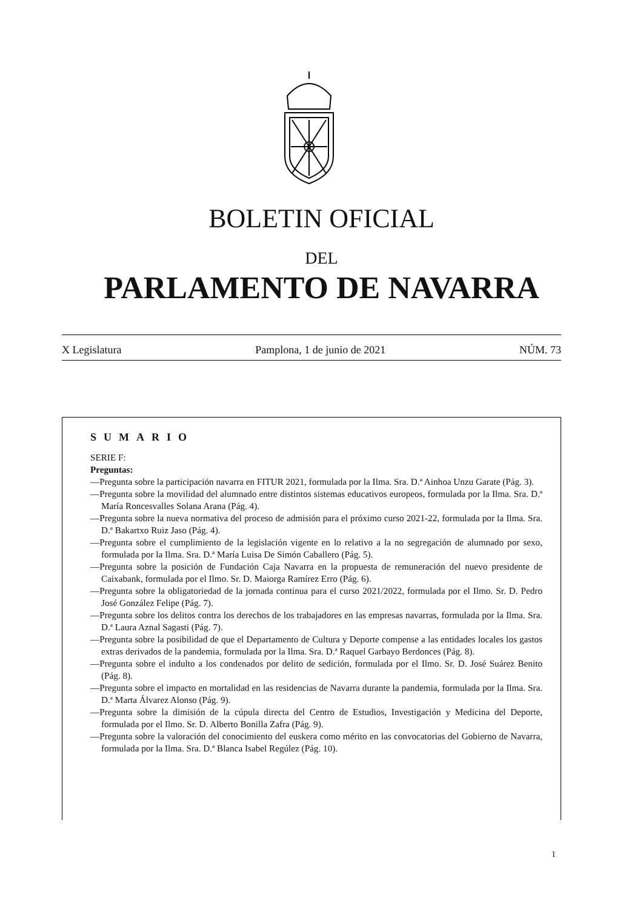BOLETIN OFICIAL
DEL
PARLAMENTO DE NAVARRA
X Legislatura Pamplona, 1 de junio de 2021 NÚM. 73
SUMARIO
SERIE F:
Preguntas:
—Pregunta sobre la participación navarra en FITUR 2021, formulada por la Ilma. Sra. D.ª Ainhoa Unzu Garate (Pág. 3).
—Pregunta sobre la movilidad del alumnado entre distintos sistemas educativos europeos, formulada por la Ilma. Sra. D.ª María Roncesvalles Solana Arana (Pág. 4).
—Pregunta sobre la nueva normativa del proceso de admisión para el próximo curso 2021-22, formulada por la Ilma. Sra. D.ª Bakartxo Ruiz Jaso (Pág. 4).
—Pregunta sobre el cumplimiento de la legislación vigente en lo relativo a la no segregación de alumnado por sexo, formulada por la Ilma. Sra. D.ª María Luisa De Simón Caballero (Pág. 5).
—Pregunta sobre la posición de Fundación Caja Navarra en la propuesta de remuneración del nuevo presidente de Caixabank, formulada por el Ilmo. Sr. D. Maiorga Ramírez Erro (Pág. 6).
—Pregunta sobre la obligatoriedad de la jornada continua para el curso 2021/2022, formulada por el Ilmo. Sr. D. Pedro José González Felipe (Pág. 7).
—Pregunta sobre los delitos contra los derechos de los trabajadores en las empresas navarras, formulada por la Ilma. Sra. D.ª Laura Aznal Sagasti (Pág. 7).
—Pregunta sobre la posibilidad de que el Departamento de Cultura y Deporte compense a las entidades locales los gastos extras derivados de la pandemia, formulada por la Ilma. Sra. D.ª Raquel Garbayo Berdonces (Pág. 8).
—Pregunta sobre el indulto a los condenados por delito de sedición, formulada por el Ilmo. Sr. D. José Suárez Benito (Pág. 8).
—Pregunta sobre el impacto en mortalidad en las residencias de Navarra durante la pandemia, formulada por la Ilma. Sra. D.ª Marta Álvarez Alonso (Pág. 9).
—Pregunta sobre la dimisión de la cúpula directa del Centro de Estudios, Investigación y Medicina del Deporte, formulada por el Ilmo. Sr. D. Alberto Bonilla Zafra (Pág. 9).
—Pregunta sobre la valoración del conocimiento del euskera como mérito en las convocatorias del Gobierno de Navarra, formulada por la Ilma. Sra. D.ª Blanca Isabel Regúlez (Pág. 10).
1